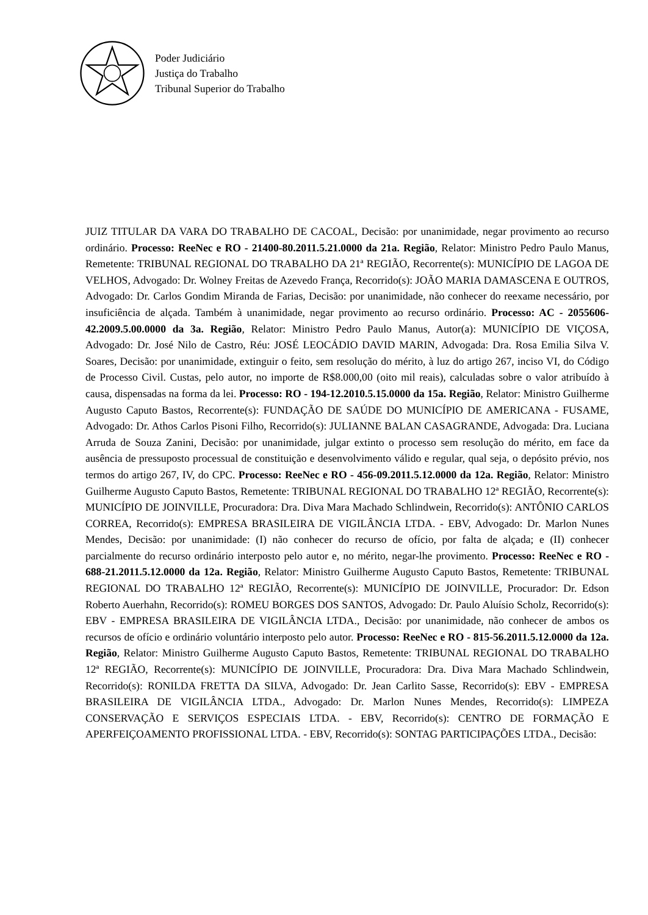Poder Judiciário
Justiça do Trabalho
Tribunal Superior do Trabalho
JUIZ TITULAR DA VARA DO TRABALHO DE CACOAL, Decisão: por unanimidade, negar provimento ao recurso ordinário. Processo: ReeNec e RO - 21400-80.2011.5.21.0000 da 21a. Região, Relator: Ministro Pedro Paulo Manus, Remetente: TRIBUNAL REGIONAL DO TRABALHO DA 21ª REGIÃO, Recorrente(s): MUNICÍPIO DE LAGOA DE VELHOS, Advogado: Dr. Wolney Freitas de Azevedo França, Recorrido(s): JOÃO MARIA DAMASCENA E OUTROS, Advogado: Dr. Carlos Gondim Miranda de Farias, Decisão: por unanimidade, não conhecer do reexame necessário, por insuficiência de alçada. Também à unanimidade, negar provimento ao recurso ordinário. Processo: AC - 2055606-42.2009.5.00.0000 da 3a. Região, Relator: Ministro Pedro Paulo Manus, Autor(a): MUNICÍPIO DE VIÇOSA, Advogado: Dr. José Nilo de Castro, Réu: JOSÉ LEOCÁDIO DAVID MARIN, Advogada: Dra. Rosa Emilia Silva V. Soares, Decisão: por unanimidade, extinguir o feito, sem resolução do mérito, à luz do artigo 267, inciso VI, do Código de Processo Civil. Custas, pelo autor, no importe de R$8.000,00 (oito mil reais), calculadas sobre o valor atribuído à causa, dispensadas na forma da lei. Processo: RO - 194-12.2010.5.15.0000 da 15a. Região, Relator: Ministro Guilherme Augusto Caputo Bastos, Recorrente(s): FUNDAÇÃO DE SAÚDE DO MUNICÍPIO DE AMERICANA - FUSAME, Advogado: Dr. Athos Carlos Pisoni Filho, Recorrido(s): JULIANNE BALAN CASAGRANDE, Advogada: Dra. Luciana Arruda de Souza Zanini, Decisão: por unanimidade, julgar extinto o processo sem resolução do mérito, em face da ausência de pressuposto processual de constituição e desenvolvimento válido e regular, qual seja, o depósito prévio, nos termos do artigo 267, IV, do CPC. Processo: ReeNec e RO - 456-09.2011.5.12.0000 da 12a. Região, Relator: Ministro Guilherme Augusto Caputo Bastos, Remetente: TRIBUNAL REGIONAL DO TRABALHO 12ª REGIÃO, Recorrente(s): MUNICÍPIO DE JOINVILLE, Procuradora: Dra. Diva Mara Machado Schlindwein, Recorrido(s): ANTÔNIO CARLOS CORREA, Recorrido(s): EMPRESA BRASILEIRA DE VIGILÂNCIA LTDA. - EBV, Advogado: Dr. Marlon Nunes Mendes, Decisão: por unanimidade: (I) não conhecer do recurso de ofício, por falta de alçada; e (II) conhecer parcialmente do recurso ordinário interposto pelo autor e, no mérito, negar-lhe provimento. Processo: ReeNec e RO - 688-21.2011.5.12.0000 da 12a. Região, Relator: Ministro Guilherme Augusto Caputo Bastos, Remetente: TRIBUNAL REGIONAL DO TRABALHO 12ª REGIÃO, Recorrente(s): MUNICÍPIO DE JOINVILLE, Procurador: Dr. Edson Roberto Auerhahn, Recorrido(s): ROMEU BORGES DOS SANTOS, Advogado: Dr. Paulo Aluísio Scholz, Recorrido(s): EBV - EMPRESA BRASILEIRA DE VIGILÂNCIA LTDA., Decisão: por unanimidade, não conhecer de ambos os recursos de ofício e ordinário voluntário interposto pelo autor. Processo: ReeNec e RO - 815-56.2011.5.12.0000 da 12a. Região, Relator: Ministro Guilherme Augusto Caputo Bastos, Remetente: TRIBUNAL REGIONAL DO TRABALHO 12ª REGIÃO, Recorrente(s): MUNICÍPIO DE JOINVILLE, Procuradora: Dra. Diva Mara Machado Schlindwein, Recorrido(s): RONILDA FRETTA DA SILVA, Advogado: Dr. Jean Carlito Sasse, Recorrido(s): EBV - EMPRESA BRASILEIRA DE VIGILÂNCIA LTDA., Advogado: Dr. Marlon Nunes Mendes, Recorrido(s): LIMPEZA CONSERVAÇÃO E SERVIÇOS ESPECIAIS LTDA. - EBV, Recorrido(s): CENTRO DE FORMAÇÃO E APERFEIÇOAMENTO PROFISSIONAL LTDA. - EBV, Recorrido(s): SONTAG PARTICIPAÇÕES LTDA., Decisão: